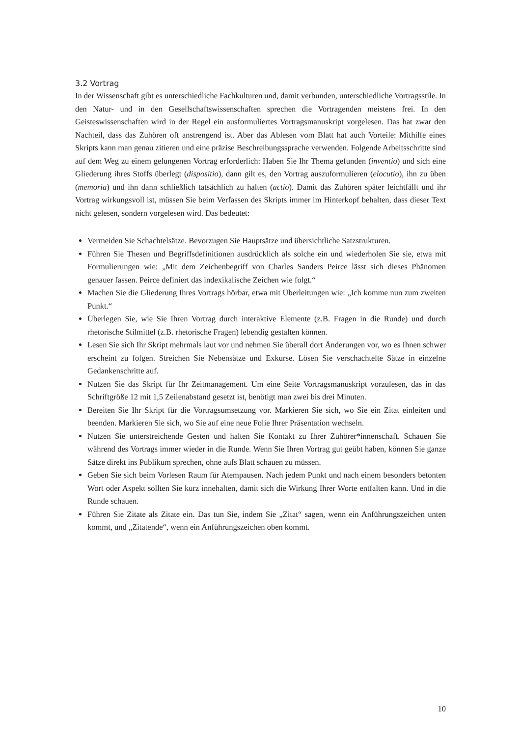3.2 Vortrag
In der Wissenschaft gibt es unterschiedliche Fachkulturen und, damit verbunden, unterschiedliche Vortragsstile. In den Natur- und in den Gesellschaftswissenschaften sprechen die Vortragenden meistens frei. In den Geisteswissenschaften wird in der Regel ein ausformuliertes Vortragsmanuskript vorgelesen. Das hat zwar den Nachteil, dass das Zuhören oft anstrengend ist. Aber das Ablesen vom Blatt hat auch Vorteile: Mithilfe eines Skripts kann man genau zitieren und eine präzise Beschreibungssprache verwenden. Folgende Arbeitsschritte sind auf dem Weg zu einem gelungenen Vortrag erforderlich: Haben Sie Ihr Thema gefunden (inventio) und sich eine Gliederung ihres Stoffs überlegt (dispositio), dann gilt es, den Vortrag auszuformulieren (elocutio), ihn zu üben (memoria) und ihn dann schließlich tatsächlich zu halten (actio). Damit das Zuhören später leichtfällt und ihr Vortrag wirkungsvoll ist, müssen Sie beim Verfassen des Skripts immer im Hinterkopf behalten, dass dieser Text nicht gelesen, sondern vorgelesen wird. Das bedeutet:
Vermeiden Sie Schachtelsätze. Bevorzugen Sie Hauptsätze und übersichtliche Satzstrukturen.
Führen Sie Thesen und Begriffsdefinitionen ausdrücklich als solche ein und wiederholen Sie sie, etwa mit Formulierungen wie: „Mit dem Zeichenbegriff von Charles Sanders Peirce lässt sich dieses Phänomen genauer fassen. Peirce definiert das indexikalische Zeichen wie folgt.“
Machen Sie die Gliederung Ihres Vortrags hörbar, etwa mit Überleitungen wie: „Ich komme nun zum zweiten Punkt.“
Überlegen Sie, wie Sie Ihren Vortrag durch interaktive Elemente (z.B. Fragen in die Runde) und durch rhetorische Stilmittel (z.B. rhetorische Fragen) lebendig gestalten können.
Lesen Sie sich Ihr Skript mehrmals laut vor und nehmen Sie überall dort Änderungen vor, wo es Ihnen schwer erscheint zu folgen. Streichen Sie Nebensätze und Exkurse. Lösen Sie verschachtelte Sätze in einzelne Gedankenschritte auf.
Nutzen Sie das Skript für Ihr Zeitmanagement. Um eine Seite Vortragsmanuskript vorzulesen, das in das Schriftgröße 12 mit 1,5 Zeilenabstand gesetzt ist, benötigt man zwei bis drei Minuten.
Bereiten Sie Ihr Skript für die Vortragsumsetzung vor. Markieren Sie sich, wo Sie ein Zitat einleiten und beenden. Markieren Sie sich, wo Sie auf eine neue Folie Ihrer Präsentation wechseln.
Nutzen Sie unterstreichende Gesten und halten Sie Kontakt zu Ihrer Zuhörer*innenschaft. Schauen Sie während des Vortrags immer wieder in die Runde. Wenn Sie Ihren Vortrag gut geübt haben, können Sie ganze Sätze direkt ins Publikum sprechen, ohne aufs Blatt schauen zu müssen.
Geben Sie sich beim Vorlesen Raum für Atempausen. Nach jedem Punkt und nach einem besonders betonten Wort oder Aspekt sollten Sie kurz innehalten, damit sich die Wirkung Ihrer Worte entfalten kann. Und in die Runde schauen.
Führen Sie Zitate als Zitate ein. Das tun Sie, indem Sie „Zitat“ sagen, wenn ein Anführungszeichen unten kommt, und „Zitatende“, wenn ein Anführungszeichen oben kommt.
10